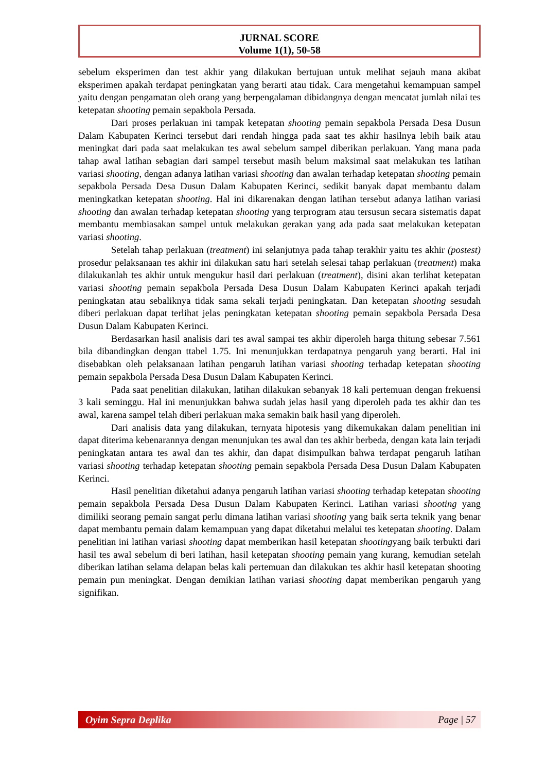JURNAL SCORE
Volume 1(1), 50-58
sebelum eksperimen dan test akhir yang dilakukan bertujuan untuk melihat sejauh mana akibat eksperimen apakah terdapat peningkatan yang berarti atau tidak. Cara mengetahui kemampuan sampel yaitu dengan pengamatan oleh orang yang berpengalaman dibidangnya dengan mencatat jumlah nilai tes ketepatan shooting pemain sepakbola Persada.
Dari proses perlakuan ini tampak ketepatan shooting pemain sepakbola Persada Desa Dusun Dalam Kabupaten Kerinci tersebut dari rendah hingga pada saat tes akhir hasilnya lebih baik atau meningkat dari pada saat melakukan tes awal sebelum sampel diberikan perlakuan. Yang mana pada tahap awal latihan sebagian dari sampel tersebut masih belum maksimal saat melakukan tes latihan variasi shooting, dengan adanya latihan variasi shooting dan awalan terhadap ketepatan shooting pemain sepakbola Persada Desa Dusun Dalam Kabupaten Kerinci, sedikit banyak dapat membantu dalam meningkatkan ketepatan shooting. Hal ini dikarenakan dengan latihan tersebut adanya latihan variasi shooting dan awalan terhadap ketepatan shooting yang terprogram atau tersusun secara sistematis dapat membantu membiasakan sampel untuk melakukan gerakan yang ada pada saat melakukan ketepatan variasi shooting.
Setelah tahap perlakuan (treatment) ini selanjutnya pada tahap terakhir yaitu tes akhir (postest) prosedur pelaksanaan tes akhir ini dilakukan satu hari setelah selesai tahap perlakuan (treatment) maka dilakukanlah tes akhir untuk mengukur hasil dari perlakuan (treatment), disini akan terlihat ketepatan variasi shooting pemain sepakbola Persada Desa Dusun Dalam Kabupaten Kerinci apakah terjadi peningkatan atau sebaliknya tidak sama sekali terjadi peningkatan. Dan ketepatan shooting sesudah diberi perlakuan dapat terlihat jelas peningkatan ketepatan shooting pemain sepakbola Persada Desa Dusun Dalam Kabupaten Kerinci.
Berdasarkan hasil analisis dari tes awal sampai tes akhir diperoleh harga thitung sebesar 7.561 bila dibandingkan dengan ttabel 1.75. Ini menunjukkan terdapatnya pengaruh yang berarti. Hal ini disebabkan oleh pelaksanaan latihan pengaruh latihan variasi shooting terhadap ketepatan shooting pemain sepakbola Persada Desa Dusun Dalam Kabupaten Kerinci.
Pada saat penelitian dilakukan, latihan dilakukan sebanyak 18 kali pertemuan dengan frekuensi 3 kali seminggu. Hal ini menunjukkan bahwa sudah jelas hasil yang diperoleh pada tes akhir dan tes awal, karena sampel telah diberi perlakuan maka semakin baik hasil yang diperoleh.
Dari analisis data yang dilakukan, ternyata hipotesis yang dikemukakan dalam penelitian ini dapat diterima kebenarannya dengan menunjukan tes awal dan tes akhir berbeda, dengan kata lain terjadi peningkatan antara tes awal dan tes akhir, dan dapat disimpulkan bahwa terdapat pengaruh latihan variasi shooting terhadap ketepatan shooting pemain sepakbola Persada Desa Dusun Dalam Kabupaten Kerinci.
Hasil penelitian diketahui adanya pengaruh latihan variasi shooting terhadap ketepatan shooting pemain sepakbola Persada Desa Dusun Dalam Kabupaten Kerinci. Latihan variasi shooting yang dimiliki seorang pemain sangat perlu dimana latihan variasi shooting yang baik serta teknik yang benar dapat membantu pemain dalam kemampuan yang dapat diketahui melalui tes ketepatan shooting. Dalam penelitian ini latihan variasi shooting dapat memberikan hasil ketepatan shootingyang baik terbukti dari hasil tes awal sebelum di beri latihan, hasil ketepatan shooting pemain yang kurang, kemudian setelah diberikan latihan selama delapan belas kali pertemuan dan dilakukan tes akhir hasil ketepatan shooting pemain pun meningkat. Dengan demikian latihan variasi shooting dapat memberikan pengaruh yang signifikan.
Oyim Sepra Deplika Page | 57